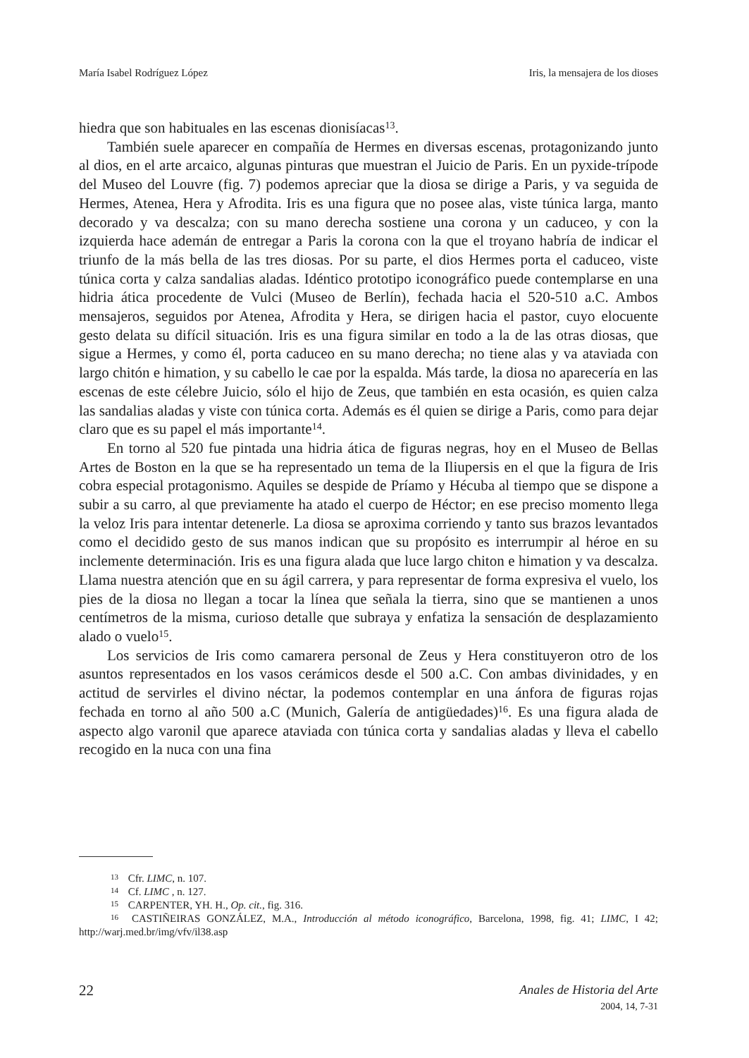María Isabel Rodríguez López Iris, la mensajera de los dioses
hiedra que son habituales en las escenas dionisíacas<sup>13</sup>.
También suele aparecer en compañía de Hermes en diversas escenas, protagonizando junto al dios, en el arte arcaico, algunas pinturas que muestran el Juicio de Paris. En un pyxide-trípode del Museo del Louvre (fig. 7) podemos apreciar que la diosa se dirige a Paris, y va seguida de Hermes, Atenea, Hera y Afrodita. Iris es una figura que no posee alas, viste túnica larga, manto decorado y va descalza; con su mano derecha sostiene una corona y un caduceo, y con la izquierda hace ademán de entregar a Paris la corona con la que el troyano habría de indicar el triunfo de la más bella de las tres diosas. Por su parte, el dios Hermes porta el caduceo, viste túnica corta y calza sandalias aladas. Idéntico prototipo iconográfico puede contemplarse en una hidria ática procedente de Vulci (Museo de Berlín), fechada hacia el 520-510 a.C. Ambos mensajeros, seguidos por Atenea, Afrodita y Hera, se dirigen hacia el pastor, cuyo elocuente gesto delata su difícil situación. Iris es una figura similar en todo a la de las otras diosas, que sigue a Hermes, y como él, porta caduceo en su mano derecha; no tiene alas y va ataviada con largo chitón e himation, y su cabello le cae por la espalda. Más tarde, la diosa no aparecería en las escenas de este célebre Juicio, sólo el hijo de Zeus, que también en esta ocasión, es quien calza las sandalias aladas y viste con túnica corta. Además es él quien se dirige a Paris, como para dejar claro que es su papel el más importante<sup>14</sup>.
En torno al 520 fue pintada una hidria ática de figuras negras, hoy en el Museo de Bellas Artes de Boston en la que se ha representado un tema de la Iliupersis en el que la figura de Iris cobra especial protagonismo. Aquiles se despide de Príamo y Hécuba al tiempo que se dispone a subir a su carro, al que previamente ha atado el cuerpo de Héctor; en ese preciso momento llega la veloz Iris para intentar detenerle. La diosa se aproxima corriendo y tanto sus brazos levantados como el decidido gesto de sus manos indican que su propósito es interrumpir al héroe en su inclemente determinación. Iris es una figura alada que luce largo chiton e himation y va descalza. Llama nuestra atención que en su ágil carrera, y para representar de forma expresiva el vuelo, los pies de la diosa no llegan a tocar la línea que señala la tierra, sino que se mantienen a unos centímetros de la misma, curioso detalle que subraya y enfatiza la sensación de desplazamiento alado o vuelo<sup>15</sup>.
Los servicios de Iris como camarera personal de Zeus y Hera constituyeron otro de los asuntos representados en los vasos cerámicos desde el 500 a.C. Con ambas divinidades, y en actitud de servirles el divino néctar, la podemos contemplar en una ánfora de figuras rojas fechada en torno al año 500 a.C (Munich, Galería de antigüedades)<sup>16</sup>. Es una figura alada de aspecto algo varonil que aparece ataviada con túnica corta y sandalias aladas y lleva el cabello recogido en la nuca con una fina
<sup>13</sup> Cfr. LIMC, n. 107.
<sup>14</sup> Cf. LIMC , n. 127.
<sup>15</sup> CARPENTER, YH. H., Op. cit., fig. 316.
<sup>16</sup> CASTIÑEIRAS GONZÁLEZ, M.A., Introducción al método iconográfico, Barcelona, 1998, fig. 41; LIMC, I 42; http://warj.med.br/img/vfv/il38.asp
22
Anales de Historia del Arte
2004, 14, 7-31